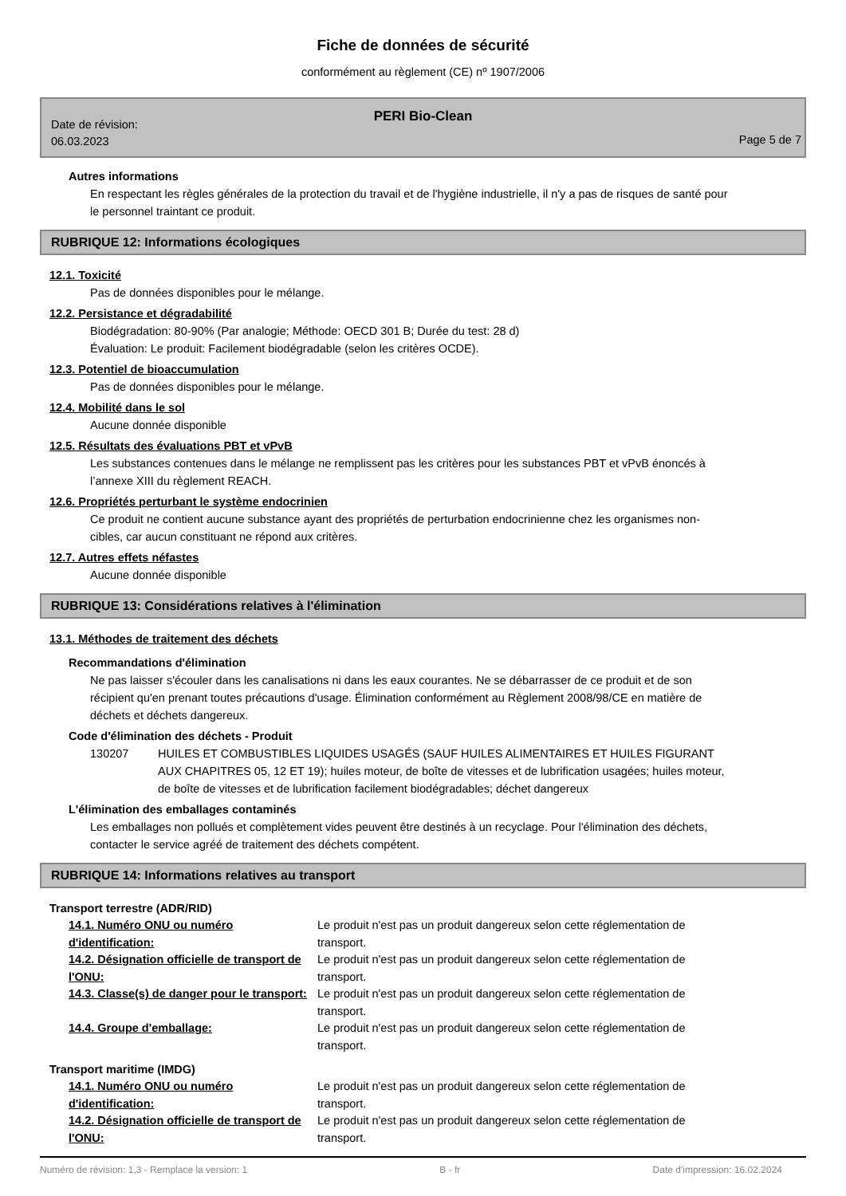Fiche de données de sécurité
conformément au règlement (CE) nº 1907/2006
PERI Bio-Clean
Date de révision:
06.03.2023
Page 5 de 7
Autres informations
En respectant les règles générales de la protection du travail et de l'hygiène industrielle, il n'y a pas de risques de santé pour le personnel traintant ce produit.
RUBRIQUE 12: Informations écologiques
12.1. Toxicité
Pas de données disponibles pour le mélange.
12.2. Persistance et dégradabilité
Biodégradation: 80-90% (Par analogie; Méthode: OECD 301 B; Durée du test: 28 d)
Évaluation: Le produit: Facilement biodégradable (selon les critères OCDE).
12.3. Potentiel de bioaccumulation
Pas de données disponibles pour le mélange.
12.4. Mobilité dans le sol
Aucune donnée disponible
12.5. Résultats des évaluations PBT et vPvB
Les substances contenues dans le mélange ne remplissent pas les critères pour les substances PBT et vPvB énoncés à l’annexe XIII du règlement REACH.
12.6. Propriétés perturbant le système endocrinien
Ce produit ne contient aucune substance ayant des propriétés de perturbation endocrinienne chez les organismes non-cibles, car aucun constituant ne répond aux critères.
12.7. Autres effets néfastes
Aucune donnée disponible
RUBRIQUE 13: Considérations relatives à l'élimination
13.1. Méthodes de traitement des déchets
Recommandations d'élimination
Ne pas laisser s'écouler dans les canalisations ni dans les eaux courantes. Ne se débarrasser de ce produit et de son récipient qu'en prenant toutes précautions d'usage. Élimination conformément au Règlement 2008/98/CE en matière de déchets et déchets dangereux.
Code d'élimination des déchets - Produit
130207 HUILES ET COMBUSTIBLES LIQUIDES USAGÉS (SAUF HUILES ALIMENTAIRES ET HUILES FIGURANT AUX CHAPITRES 05, 12 ET 19); huiles moteur, de boîte de vitesses et de lubrification usagées; huiles moteur, de boîte de vitesses et de lubrification facilement biodégradables; déchet dangereux
L'élimination des emballages contaminés
Les emballages non pollués et complètement vides peuvent être destinés à un recyclage. Pour l'élimination des déchets, contacter le service agréé de traitement des déchets compétent.
RUBRIQUE 14: Informations relatives au transport
Transport terrestre (ADR/RID)
14.1. Numéro ONU ou numéro d'identification:
Le produit n'est pas un produit dangereux selon cette réglementation de transport.
14.2. Désignation officielle de transport de l'ONU:
Le produit n'est pas un produit dangereux selon cette réglementation de transport.
14.3. Classe(s) de danger pour le transport:
Le produit n'est pas un produit dangereux selon cette réglementation de transport.
14.4. Groupe d'emballage: Le produit n'est pas un produit dangereux selon cette réglementation de transport.
Transport maritime (IMDG)
14.1. Numéro ONU ou numéro d'identification:
Le produit n'est pas un produit dangereux selon cette réglementation de transport.
14.2. Désignation officielle de transport de l'ONU:
Le produit n'est pas un produit dangereux selon cette réglementation de transport.
Numéro de révision: 1,3 - Remplace la version: 1 B - fr Date d'impression: 16.02.2024